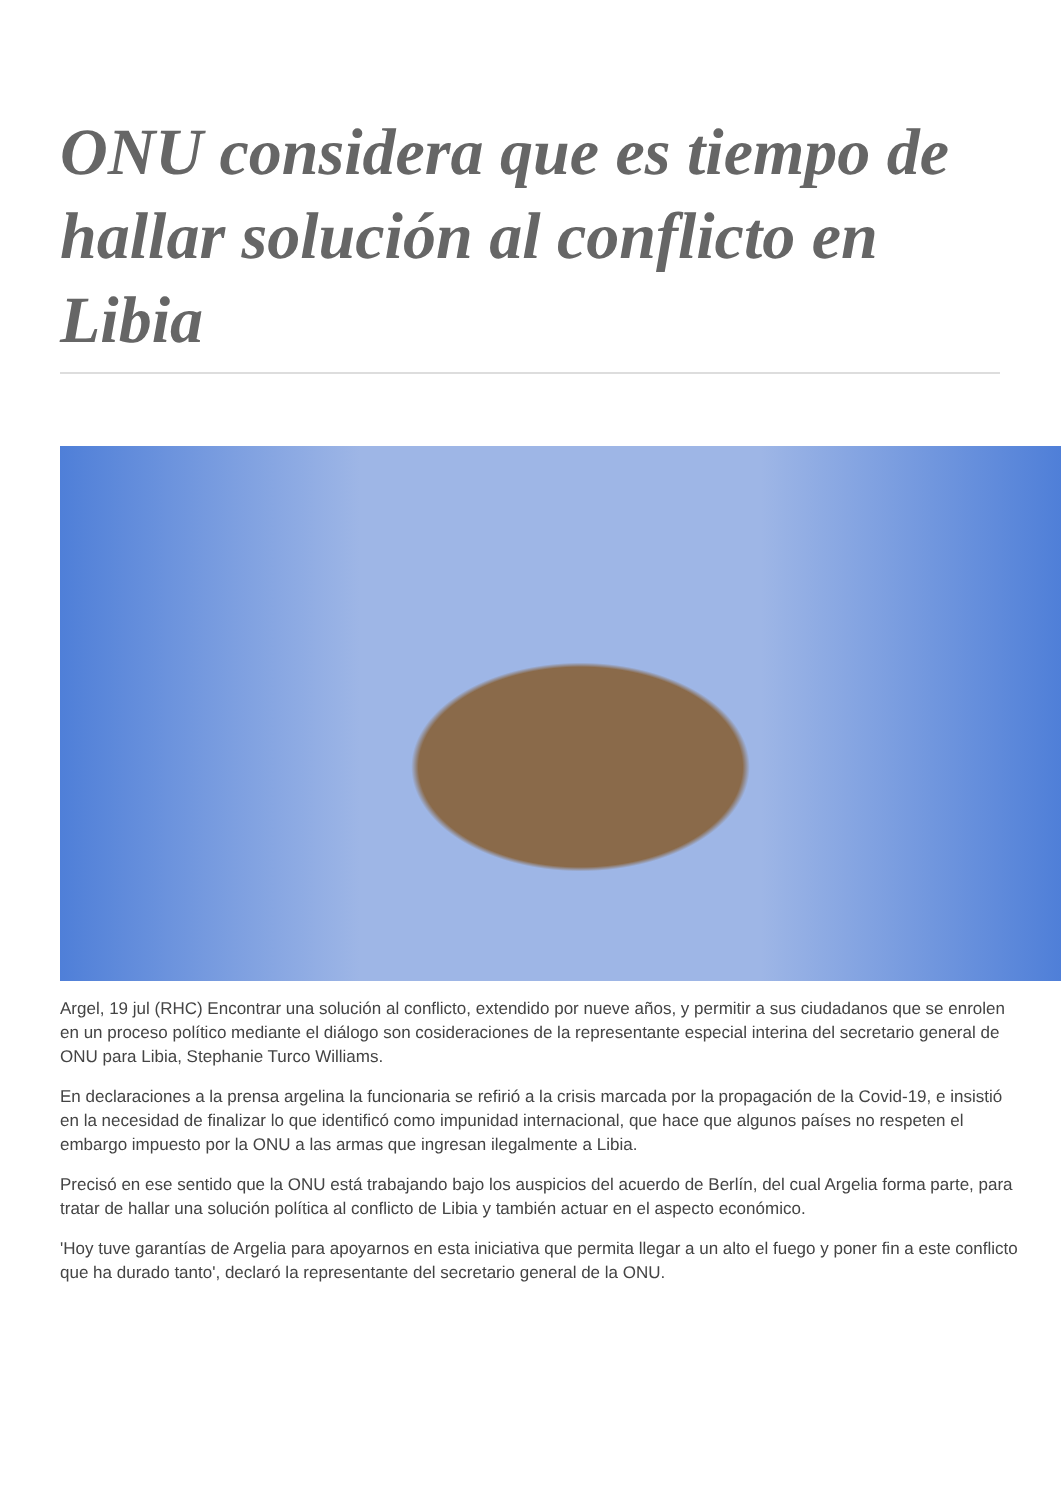ONU considera que es tiempo de hallar solución al conflicto en Libia
Argel, 19 jul (RHC) Encontrar una solución al conflicto, extendido por nueve años, y permitir a sus ciudadanos que se enrolen en un proceso político mediante el diálogo son cosideraciones de la representante especial interina del secretario general de ONU para Libia, Stephanie Turco Williams.
En declaraciones a la prensa argelina la funcionaria se refirió a la crisis marcada por la propagación de la Covid-19, e insistió en la necesidad de finalizar lo que identificó como impunidad internacional, que hace que algunos países no respeten el embargo impuesto por la ONU a las armas que ingresan ilegalmente a Libia.
Precisó en ese sentido que la ONU está trabajando bajo los auspicios del acuerdo de Berlín, del cual Argelia forma parte, para tratar de hallar una solución política al conflicto de Libia y también actuar en el aspecto económico.
'Hoy tuve garantías de Argelia para apoyarnos en esta iniciativa que permita llegar a un alto el fuego y poner fin a este conflicto que ha durado tanto', declaró la representante del secretario general de la ONU.